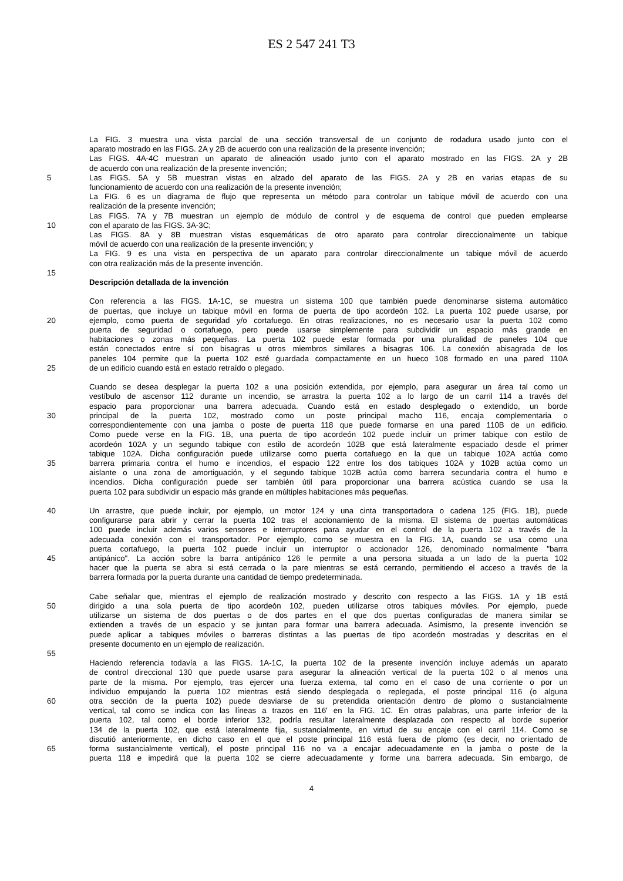ES 2 547 241 T3
La FIG. 3 muestra una vista parcial de una sección transversal de un conjunto de rodadura usado junto con el
aparato mostrado en las FIGS. 2A y 2B de acuerdo con una realización de la presente invención;
Las FIGS. 4A-4C muestran un aparato de alineación usado junto con el aparato mostrado en las FIGS. 2A y 2B
de acuerdo con una realización de la presente invención;
5 Las FIGS. 5A y 5B muestran vistas en alzado del aparato de las FIGS. 2A y 2B en varias etapas de su
funcionamiento de acuerdo con una realización de la presente invención;
La FIG. 6 es un diagrama de flujo que representa un método para controlar un tabique móvil de acuerdo con una
realización de la presente invención;
Las FIGS. 7A y 7B muestran un ejemplo de módulo de control y de esquema de control que pueden emplearse
10 con el aparato de las FIGS. 3A-3C;
Las FIGS. 8A y 8B muestran vistas esquemáticas de otro aparato para controlar direccionalmente un tabique
móvil de acuerdo con una realización de la presente invención; y
La FIG. 9 es una vista en perspectiva de un aparato para controlar direccionalmente un tabique móvil de acuerdo
con otra realización más de la presente invención.
15
Descripción detallada de la invención
Con referencia a las FIGS. 1A-1C, se muestra un sistema 100 que también puede denominarse sistema automático
de puertas, que incluye un tabique móvil en forma de puerta de tipo acordeón 102. La puerta 102 puede usarse, por
20 ejemplo, como puerta de seguridad y/o cortafuego. En otras realizaciones, no es necesario usar la puerta 102 como
puerta de seguridad o cortafuego, pero puede usarse simplemente para subdividir un espacio más grande en
habitaciones o zonas más pequeñas. La puerta 102 puede estar formada por una pluralidad de paneles 104 que
están conectados entre sí con bisagras u otros miembros similares a bisagras 106. La conexión abisagrada de los
paneles 104 permite que la puerta 102 esté guardada compactamente en un hueco 108 formado en una pared 110A
25 de un edificio cuando está en estado retraído o plegado.
Cuando se desea desplegar la puerta 102 a una posición extendida, por ejemplo, para asegurar un área tal como un
vestíbulo de ascensor 112 durante un incendio, se arrastra la puerta 102 a lo largo de un carril 114 a través del
espacio para proporcionar una barrera adecuada. Cuando está en estado desplegado o extendido, un borde
30 principal de la puerta 102, mostrado como un poste principal macho 116, encaja complementaria o
correspondientemente con una jamba o poste de puerta 118 que puede formarse en una pared 110B de un edificio.
Como puede verse en la FIG. 1B, una puerta de tipo acordeón 102 puede incluir un primer tabique con estilo de
acordeón 102A y un segundo tabique con estilo de acordeón 102B que está lateralmente espaciado desde el primer
tabique 102A. Dicha configuración puede utilizarse como puerta cortafuego en la que un tabique 102A actúa como
35 barrera primaria contra el humo e incendios, el espacio 122 entre los dos tabiques 102A y 102B actúa como un
aislante o una zona de amortiguación, y el segundo tabique 102B actúa como barrera secundaria contra el humo e
incendios. Dicha configuración puede ser también útil para proporcionar una barrera acústica cuando se usa la
puerta 102 para subdividir un espacio más grande en múltiples habitaciones más pequeñas.
40 Un arrastre, que puede incluir, por ejemplo, un motor 124 y una cinta transportadora o cadena 125 (FIG. 1B), puede
configurarse para abrir y cerrar la puerta 102 tras el accionamiento de la misma. El sistema de puertas automáticas
100 puede incluir además varios sensores e interruptores para ayudar en el control de la puerta 102 a través de la
adecuada conexión con el transportador. Por ejemplo, como se muestra en la FIG. 1A, cuando se usa como una
puerta cortafuego, la puerta 102 puede incluir un interruptor o accionador 126, denominado normalmente "barra
45 antipánico". La acción sobre la barra antipánico 126 le permite a una persona situada a un lado de la puerta 102
hacer que la puerta se abra si está cerrada o la pare mientras se está cerrando, permitiendo el acceso a través de la
barrera formada por la puerta durante una cantidad de tiempo predeterminada.
Cabe señalar que, mientras el ejemplo de realización mostrado y descrito con respecto a las FIGS. 1A y 1B está
50 dirigido a una sola puerta de tipo acordeón 102, pueden utilizarse otros tabiques móviles. Por ejemplo, puede
utilizarse un sistema de dos puertas o de dos partes en el que dos puertas configuradas de manera similar se
extienden a través de un espacio y se juntan para formar una barrera adecuada. Asimismo, la presente invención se
puede aplicar a tabiques móviles o barreras distintas a las puertas de tipo acordeón mostradas y descritas en el
presente documento en un ejemplo de realización.
55
Haciendo referencia todavía a las FIGS. 1A-1C, la puerta 102 de la presente invención incluye además un aparato
de control direccional 130 que puede usarse para asegurar la alineación vertical de la puerta 102 o al menos una
parte de la misma. Por ejemplo, tras ejercer una fuerza externa, tal como en el caso de una corriente o por un
individuo empujando la puerta 102 mientras está siendo desplegada o replegada, el poste principal 116 (o alguna
60 otra sección de la puerta 102) puede desviarse de su pretendida orientación dentro de plomo o sustancialmente
vertical, tal como se indica con las líneas a trazos en 116' en la FIG. 1C. En otras palabras, una parte inferior de la
puerta 102, tal como el borde inferior 132, podría resultar lateralmente desplazada con respecto al borde superior
134 de la puerta 102, que está lateralmente fija, sustancialmente, en virtud de su encaje con el carril 114. Como se
discutió anteriormente, en dicho caso en el que el poste principal 116 está fuera de plomo (es decir, no orientado de
65 forma sustancialmente vertical), el poste principal 116 no va a encajar adecuadamente en la jamba o poste de la
puerta 118 e impedirá que la puerta 102 se cierre adecuadamente y forme una barrera adecuada. Sin embargo, de
4